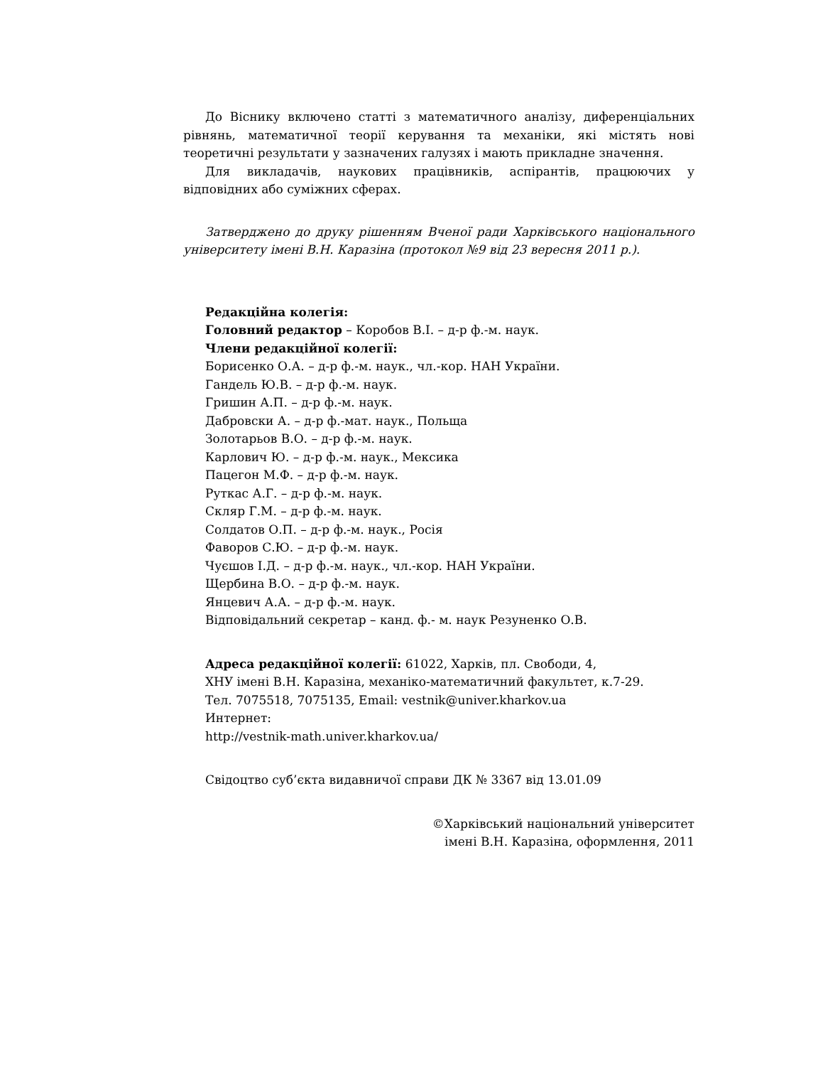До Віснику включено статті з математичного аналізу, диференціальних рівнянь, математичної теорії керування та механіки, які містять нові теоретичні результати у зазначених галузях і мають прикладне значення.
Для викладачів, наукових працівників, аспірантів, працюючих у відповідних або суміжних сферах.
Затверджено до друку рішенням Вченої ради Харківського національного університету імені В.Н. Каразіна (протокол №9 від 23 вересня 2011 р.).
Редакційна колегія:
Головний редактор – Коробов В.І. – д-р ф.-м. наук.
Члени редакційної колегії:
Борисенко О.А. – д-р ф.-м. наук., чл.-кор. НАН України.
Гандель Ю.В. – д-р ф.-м. наук.
Гришин А.П. – д-р ф.-м. наук.
Дабровски А. – д-р ф.-мат. наук., Польща
Золотарьов В.О. – д-р ф.-м. наук.
Карлович Ю. – д-р ф.-м. наук., Мексика
Пацегон М.Ф. – д-р ф.-м. наук.
Руткас А.Г. – д-р ф.-м. наук.
Скляр Г.М. – д-р ф.-м. наук.
Солдатов О.П. – д-р ф.-м. наук., Росія
Фаворов С.Ю. – д-р ф.-м. наук.
Чуєшов І.Д. – д-р ф.-м. наук., чл.-кор. НАН України.
Щербина В.О. – д-р ф.-м. наук.
Янцевич А.А. – д-р ф.-м. наук.
Відповідальний секретар – канд. ф.- м. наук Резуненко О.В.
Адреса редакційної колегії: 61022, Харків, пл. Свободи, 4,
ХНУ імені В.Н. Каразіна, механіко-математичний факультет, к.7-29.
Тел. 7075518, 7075135, Email: vestnik@univer.kharkov.ua
Интернет:
http://vestnik-math.univer.kharkov.ua/
Свідоцтво суб’єкта видавничої справи ДК № 3367 від 13.01.09
©Харківський національний університет
імені В.Н. Каразіна, оформлення, 2011